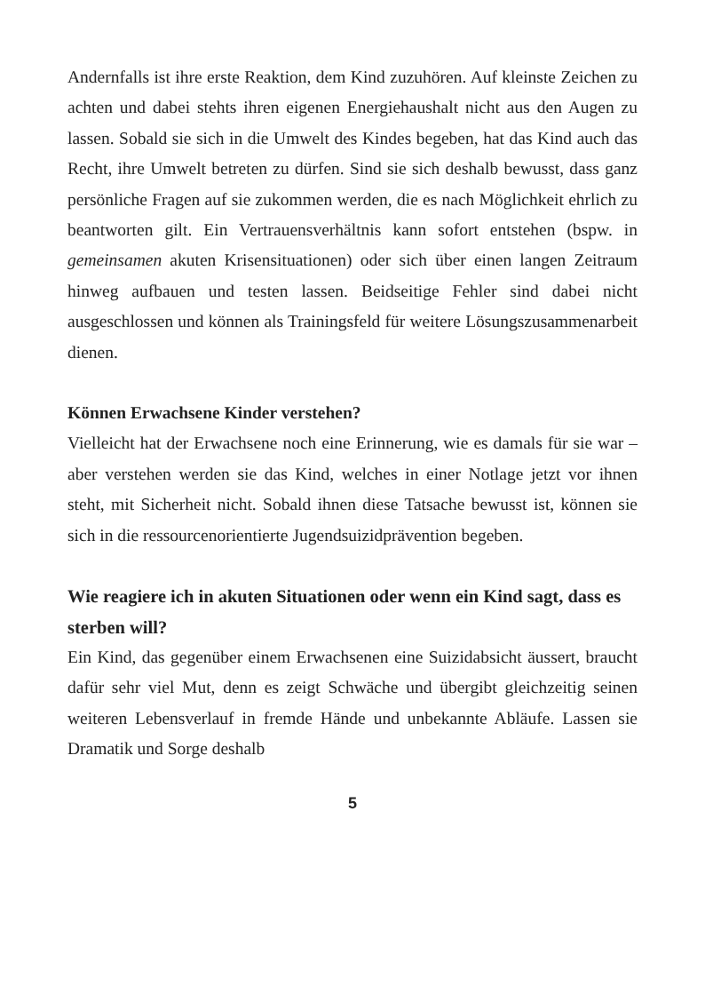Andernfalls ist ihre erste Reaktion, dem Kind zuzuhören. Auf kleinste Zeichen zu achten und dabei stehts ihren eigenen Energiehaushalt nicht aus den Augen zu lassen. Sobald sie sich in die Umwelt des Kindes begeben, hat das Kind auch das Recht, ihre Umwelt betreten zu dürfen. Sind sie sich deshalb bewusst, dass ganz persönliche Fragen auf sie zukommen werden, die es nach Möglichkeit ehrlich zu beantworten gilt. Ein Vertrauensverhältnis kann sofort entstehen (bspw. in gemeinsamen akuten Krisensituationen) oder sich über einen langen Zeitraum hinweg aufbauen und testen lassen. Beidseitige Fehler sind dabei nicht ausgeschlossen und können als Trainingsfeld für weitere Lösungszusammenarbeit dienen.
Können Erwachsene Kinder verstehen?
Vielleicht hat der Erwachsene noch eine Erinnerung, wie es damals für sie war – aber verstehen werden sie das Kind, welches in einer Notlage jetzt vor ihnen steht, mit Sicherheit nicht. Sobald ihnen diese Tatsache bewusst ist, können sie sich in die ressourcenorientierte Jugendsuizidprävention begeben.
Wie reagiere ich in akuten Situationen oder wenn ein Kind sagt, dass es sterben will?
Ein Kind, das gegenüber einem Erwachsenen eine Suizidabsicht äussert, braucht dafür sehr viel Mut, denn es zeigt Schwäche und übergibt gleichzeitig seinen weiteren Lebensverlauf in fremde Hände und unbekannte Abläufe. Lassen sie Dramatik und Sorge deshalb
5